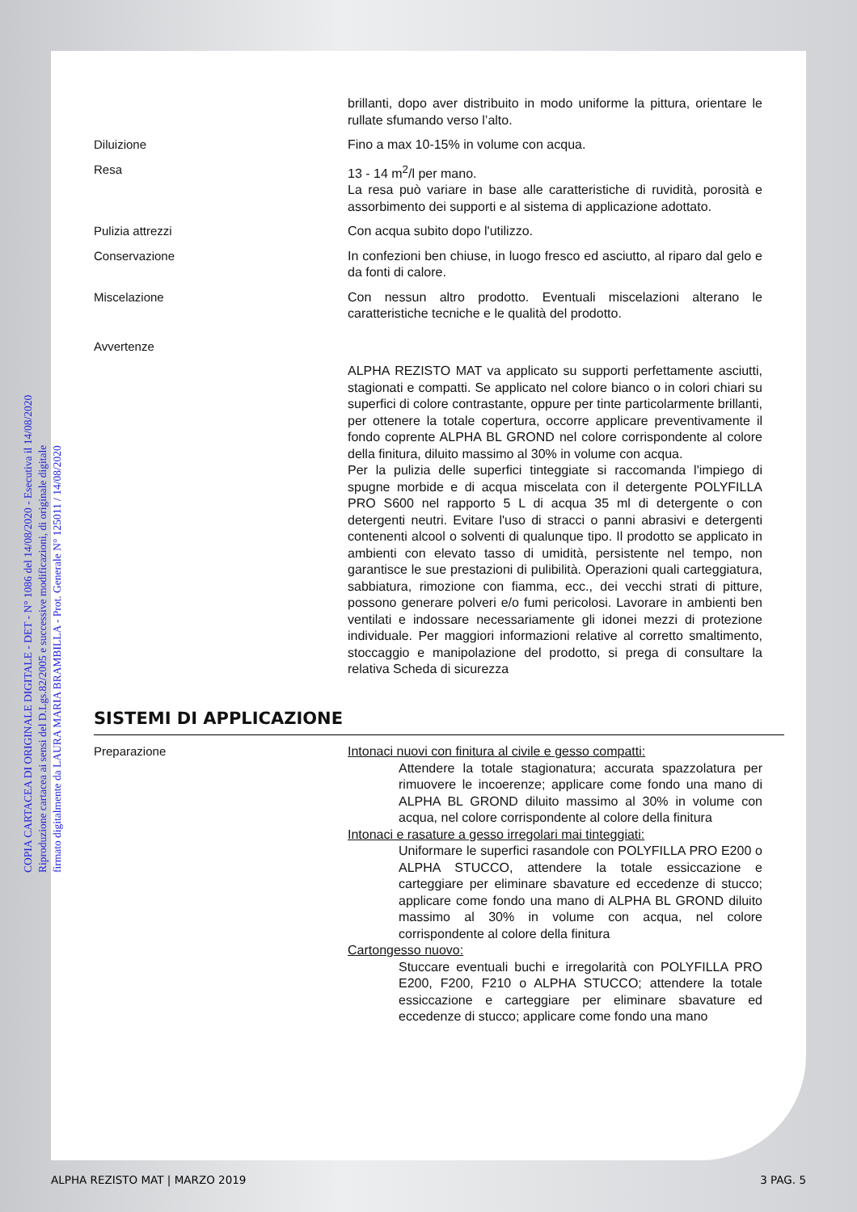COPIA CARTACEA DI ORIGINALE DIGITALE - DET - N° 1086 del 14/08/2020 - Esecutiva il 14/08/2020
Riproduzione cartacea ai sensi del D.Lgs.82/2005 e successive modificazioni, di originale digitale
firmato digitalmente da LAURA MARIA BRAMBILLA - Prot. Generale N° 125011 / 14/08/2020
brillanti, dopo aver distribuito in modo uniforme la pittura, orientare le rullate sfumando verso l’alto.
Diluizione Fino a max 10-15% in volume con acqua.
Resa 13 - 14 m<sup>2</sup>/l per mano.
La resa può variare in base alle caratteristiche di ruvidità, porosità e assorbimento dei supporti e al sistema di applicazione adottato.
Pulizia attrezzi Con acqua subito dopo l'utilizzo.
Conservazione In confezioni ben chiuse, in luogo fresco ed asciutto, al riparo dal gelo e da fonti di calore.
Miscelazione Con nessun altro prodotto. Eventuali miscelazioni alterano le caratteristiche tecniche e le qualità del prodotto.
Avvertenze
ALPHA REZISTO MAT va applicato su supporti perfettamente asciutti, stagionati e compatti. Se applicato nel colore bianco o in colori chiari su superfici di colore contrastante, oppure per tinte particolarmente brillanti, per ottenere la totale copertura, occorre applicare preventivamente il fondo coprente ALPHA BL GROND nel colore corrispondente al colore della finitura, diluito massimo al 30% in volume con acqua.
Per la pulizia delle superfici tinteggiate si raccomanda l'impiego di spugne morbide e di acqua miscelata con il detergente POLYFILLA PRO S600 nel rapporto 5 L di acqua 35 ml di detergente o con detergenti neutri. Evitare l'uso di stracci o panni abrasivi e detergenti contenenti alcool o solventi di qualunque tipo. Il prodotto se applicato in ambienti con elevato tasso di umidità, persistente nel tempo, non garantisce le sue prestazioni di pulibilità. Operazioni quali carteggiatura, sabbiatura, rimozione con fiamma, ecc., dei vecchi strati di pitture, possono generare polveri e/o fumi pericolosi. Lavorare in ambienti ben ventilati e indossare necessariamente gli idonei mezzi di protezione individuale. Per maggiori informazioni relative al corretto smaltimento, stoccaggio e manipolazione del prodotto, si prega di consultare la relativa Scheda di sicurezza
SISTEMI DI APPLICAZIONE
Preparazione Intonaci nuovi con finitura al civile e gesso compatti:
Attendere la totale stagionatura; accurata spazzolatura per rimuovere le incoerenze; applicare come fondo una mano di ALPHA BL GROND diluito massimo al 30% in volume con acqua, nel colore corrispondente al colore della finitura
Intonaci e rasature a gesso irregolari mai tinteggiati:
Uniformare le superfici rasandole con POLYFILLA PRO E200 o ALPHA STUCCO, attendere la totale essiccazione e carteggiare per eliminare sbavature ed eccedenze di stucco; applicare come fondo una mano di ALPHA BL GROND diluito massimo al 30% in volume con acqua, nel colore corrispondente al colore della finitura
Cartongesso nuovo:
Stuccare eventuali buchi e irregolarità con POLYFILLA PRO E200, F200, F210 o ALPHA STUCCO; attendere la totale essiccazione e carteggiare per eliminare sbavature ed eccedenze di stucco; applicare come fondo una mano
ALPHA REZISTO MAT | MARZO 2019 3 PAG. 5